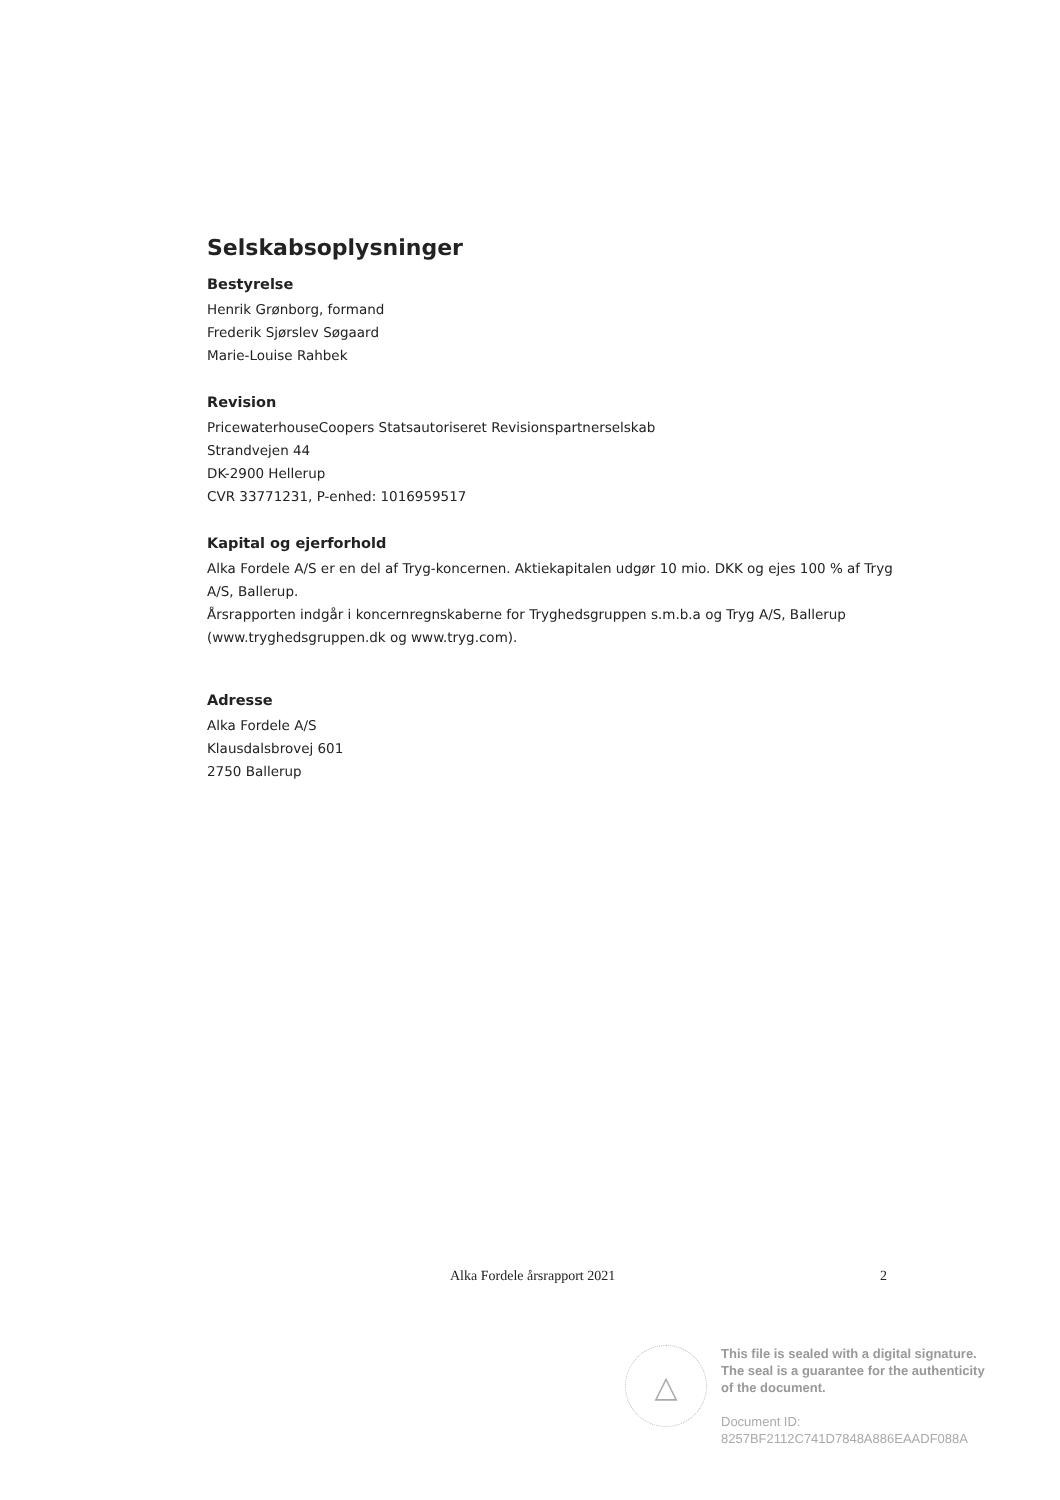Selskabsoplysninger
Bestyrelse
Henrik Grønborg, formand
Frederik Sjørslev Søgaard
Marie-Louise Rahbek
Revision
PricewaterhouseCoopers Statsautoriseret Revisionspartnerselskab
Strandvejen 44
DK-2900 Hellerup
CVR 33771231, P-enhed: 1016959517
Kapital og ejerforhold
Alka Fordele A/S er en del af Tryg-koncernen. Aktiekapitalen udgør 10 mio. DKK og ejes 100 % af Tryg A/S, Ballerup.
Årsrapporten indgår i koncernregnskaberne for Tryghedsgruppen s.m.b.a og Tryg A/S, Ballerup (www.tryghedsgruppen.dk og www.tryg.com).
Adresse
Alka Fordele A/S
Klausdalsbrovej 601
2750 Ballerup
Alka Fordele årsrapport 2021 2
△
This file is sealed with a digital signature.
The seal is a guarantee for the authenticity
of the document.
Document ID:
8257BF2112C741D7848A886EAADF088A